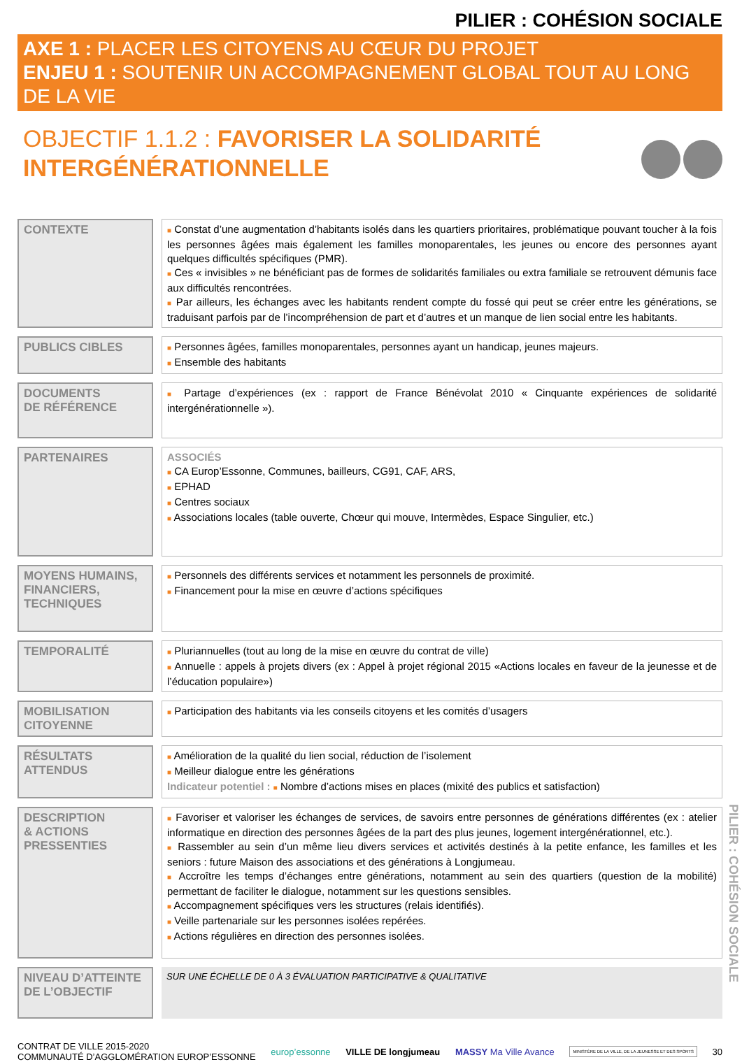PILIER : COHÉSION SOCIALE
AXE 1 : PLACER LES CITOYENS AU CŒUR DU PROJET
ENJEU 1 : SOUTENIR UN ACCOMPAGNEMENT GLOBAL TOUT AU LONG DE LA VIE
OBJECTIF 1.1.2 : FAVORISER LA SOLIDARITÉ
INTERGÉNÉRATIONNELLE
| CONTEXTE | | ■ Constat d’une augmentation d’habitants isolés dans les quartiers prioritaires, problématique pouvant toucher à la fois les personnes âgées mais également les familles monoparentales, les jeunes ou encore des personnes ayant quelques difficultés spécifiques (PMR). ■ Ces « invisibles » ne bénéficiant pas de formes de solidarités familiales ou extra familiale se retrouvent démunis face aux difficultés rencontrées. ■ Par ailleurs, les échanges avec les habitants rendent compte du fossé qui peut se créer entre les générations, se traduisant parfois par de l’incompréhension de part et d’autres et un manque de lien social entre les habitants. |
| PUBLICS CIBLES | | ■ Personnes âgées, familles monoparentales, personnes ayant un handicap, jeunes majeurs. ■ Ensemble des habitants |
| DOCUMENTS DE RÉFÉRENCE | | ■ Partage d’expériences (ex : rapport de France Bénévolat 2010 « Cinquante expériences de solidarité intergénérationnelle »). |
| PARTENAIRES | | ASSOCIÉS ■ CA Europ’Essonne, Communes, bailleurs, CG91, CAF, ARS, ■ EPHAD ■ Centres sociaux ■ Associations locales (table ouverte, Chœur qui mouve, Intermèdes, Espace Singulier, etc.) |
| MOYENS HUMAINS, FINANCIERS, TECHNIQUES | | ■ Personnels des différents services et notamment les personnels de proximité. ■ Financement pour la mise en œuvre d’actions spécifiques |
| TEMPORALITÉ | | ■ Pluriannuelles (tout au long de la mise en œuvre du contrat de ville) ■ Annuelle : appels à projets divers (ex : Appel à projet régional 2015 «Actions locales en faveur de la jeunesse et de l’éducation populaire») |
| MOBILISATION CITOYENNE | | ■ Participation des habitants via les conseils citoyens et les comités d’usagers |
| RÉSULTATS ATTENDUS | | ■ Amélioration de la qualité du lien social, réduction de l’isolement ■ Meilleur dialogue entre les générations Indicateur potentiel : ■ Nombre d’actions mises en places (mixité des publics et satisfaction) |
| DESCRIPTION & ACTIONS PRESSENTIES | | ■ Favoriser et valoriser les échanges de services, de savoirs entre personnes de générations différentes (ex : atelier informatique en direction des personnes âgées de la part des plus jeunes, logement intergénérationnel, etc.). ■ Rassembler au sein d’un même lieu divers services et activités destinés à la petite enfance, les familles et les seniors : future Maison des associations et des générations à Longjumeau. ■ Accroître les temps d’échanges entre générations, notamment au sein des quartiers (question de la mobilité) permettant de faciliter le dialogue, notamment sur les questions sensibles. ■ Accompagnement spécifiques vers les structures (relais identifiés). ■ Veille partenariale sur les personnes isolées repérées. ■ Actions régulières en direction des personnes isolées. |
| NIVEAU D’ATTEINTE DE L’OBJECTIF | | SUR UNE ÉCHELLE DE 0 À 3 ÉVALUATION PARTICIPATIVE & QUALITATIVE |
PILIER : COHÉSION SOCIALE
CONTRAT DE VILLE 2015-2020
COMMUNAUTÉ D’AGGLOMÉRATION EUROP’ESSONNE
europ’essonne VILLE DE longjumeau MASSY Ma Ville Avance
MINISTÈRE DE LA VILLE, DE LA JEUNESSE ET DES SPORTS
30